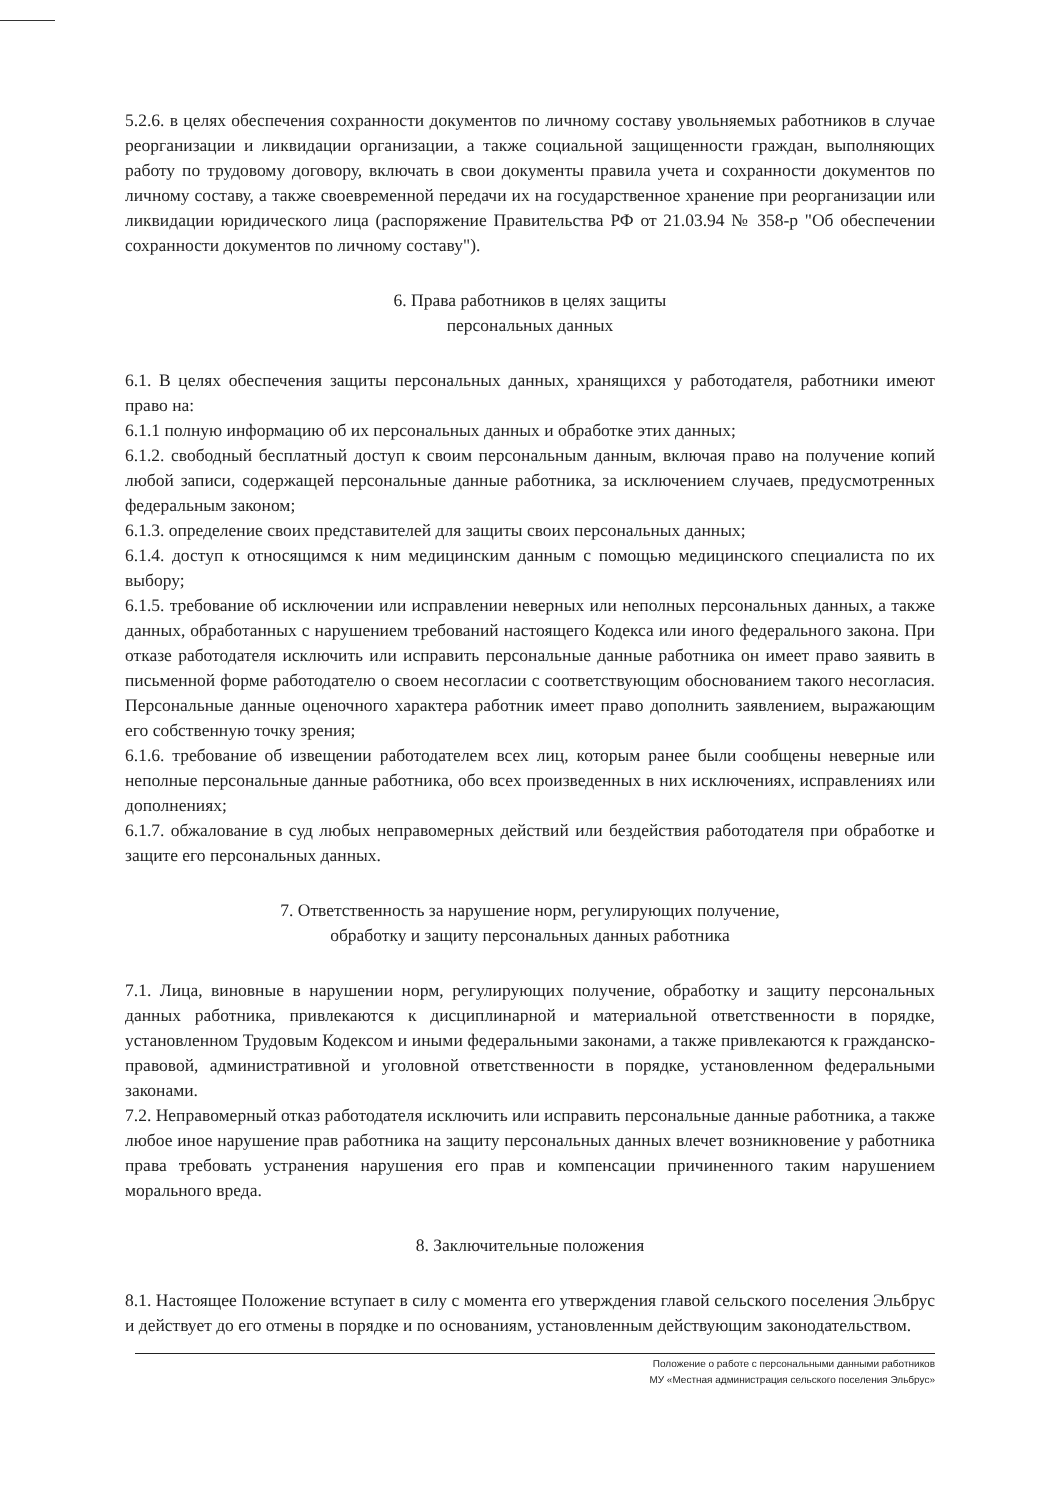5.2.6. в целях обеспечения сохранности документов по личному составу увольняемых работников в случае реорганизации и ликвидации организации, а также социальной защищенности граждан, выполняющих работу по трудовому договору, включать в свои документы правила учета и сохранности документов по личному составу, а также своевременной передачи их на государственное хранение при реорганизации или ликвидации юридического лица (распоряжение Правительства РФ от 21.03.94 № 358-р "Об обеспечении сохранности документов по личному составу").
6. Права работников в целях защиты
персональных данных
6.1. В целях обеспечения защиты персональных данных, хранящихся у работодателя, работники имеют право на:
6.1.1 полную информацию об их персональных данных и обработке этих данных;
6.1.2. свободный бесплатный доступ к своим персональным данным, включая право на получение копий любой записи, содержащей персональные данные работника, за исключением случаев, предусмотренных федеральным законом;
6.1.3. определение своих представителей для защиты своих персональных данных;
6.1.4. доступ к относящимся к ним медицинским данным с помощью медицинского специалиста по их выбору;
6.1.5. требование об исключении или исправлении неверных или неполных персональных данных, а также данных, обработанных с нарушением требований настоящего Кодекса или иного федерального закона. При отказе работодателя исключить или исправить персональные данные работника он имеет право заявить в письменной форме работодателю о своем несогласии с соответствующим обоснованием такого несогласия. Персональные данные оценочного характера работник имеет право дополнить заявлением, выражающим его собственную точку зрения;
6.1.6. требование об извещении работодателем всех лиц, которым ранее были сообщены неверные или неполные персональные данные работника, обо всех произведенных в них исключениях, исправлениях или дополнениях;
6.1.7. обжалование в суд любых неправомерных действий или бездействия работодателя при обработке и защите его персональных данных.
7. Ответственность за нарушение норм, регулирующих получение,
обработку и защиту персональных данных работника
7.1. Лица, виновные в нарушении норм, регулирующих получение, обработку и защиту персональных данных работника, привлекаются к дисциплинарной и материальной ответственности в порядке, установленном Трудовым Кодексом и иными федеральными законами, а также привлекаются к гражданско-правовой, административной и уголовной ответственности в порядке, установленном федеральными законами.
7.2. Неправомерный отказ работодателя исключить или исправить персональные данные работника, а также любое иное нарушение прав работника на защиту персональных данных влечет возникновение у работника права требовать устранения нарушения его прав и компенсации причиненного таким нарушением морального вреда.
8. Заключительные положения
8.1. Настоящее Положение вступает в силу с момента его утверждения главой сельского поселения Эльбрус и действует до его отмены в порядке и по основаниям, установленным действующим законодательством.
Положение о работе с персональными данными работников
МУ «Местная администрация сельского поселения Эльбрус»